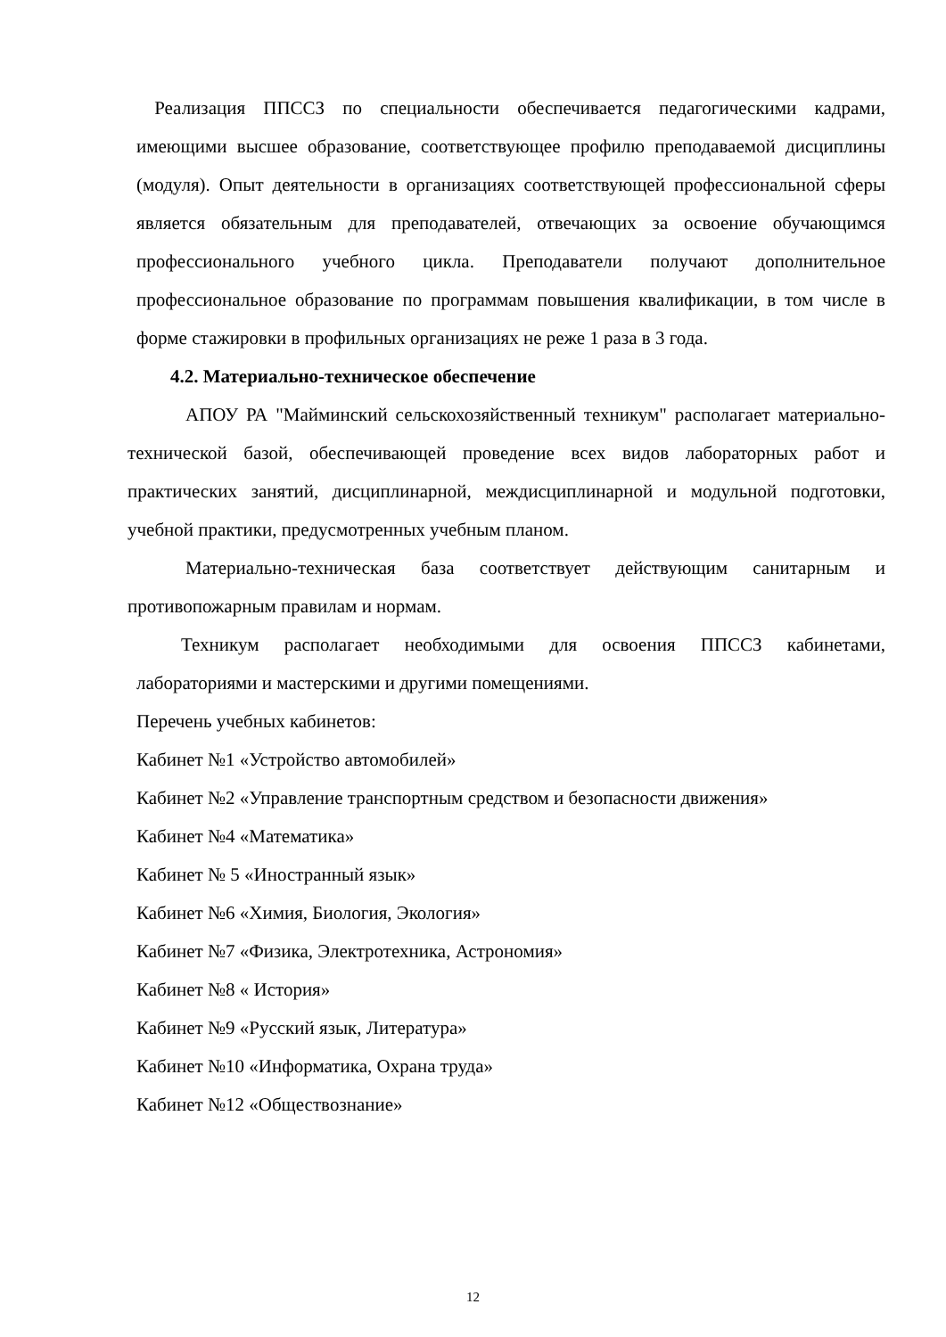Реализация ППССЗ по специальности обеспечивается педагогическими кадрами, имеющими высшее образование, соответствующее профилю преподаваемой дисциплины (модуля). Опыт деятельности в организациях соответствующей профессиональной сферы является обязательным для преподавателей, отвечающих за освоение обучающимся профессионального учебного цикла. Преподаватели получают дополнительное профессиональное образование по программам повышения квалификации, в том числе в форме стажировки в профильных организациях не реже 1 раза в 3 года.
4.2. Материально-техническое обеспечение
АПОУ РА "Майминский сельскохозяйственный техникум" располагает материально-технической базой, обеспечивающей проведение всех видов лабораторных работ и практических занятий, дисциплинарной, междисциплинарной и модульной подготовки, учебной практики, предусмотренных учебным планом.
Материально-техническая база соответствует действующим санитарным и противопожарным правилам и нормам.
Техникум располагает необходимыми для освоения ППССЗ кабинетами, лабораториями и мастерскими и другими помещениями.
Перечень учебных кабинетов:
Кабинет №1 «Устройство автомобилей»
Кабинет №2 «Управление транспортным средством и безопасности движения»
Кабинет №4 «Математика»
Кабинет № 5 «Иностранный язык»
Кабинет №6 «Химия, Биология, Экология»
Кабинет №7 «Физика, Электротехника, Астрономия»
Кабинет №8 « История»
Кабинет №9 «Русский язык, Литература»
Кабинет №10 «Информатика, Охрана труда»
Кабинет №12 «Обществознание»
12